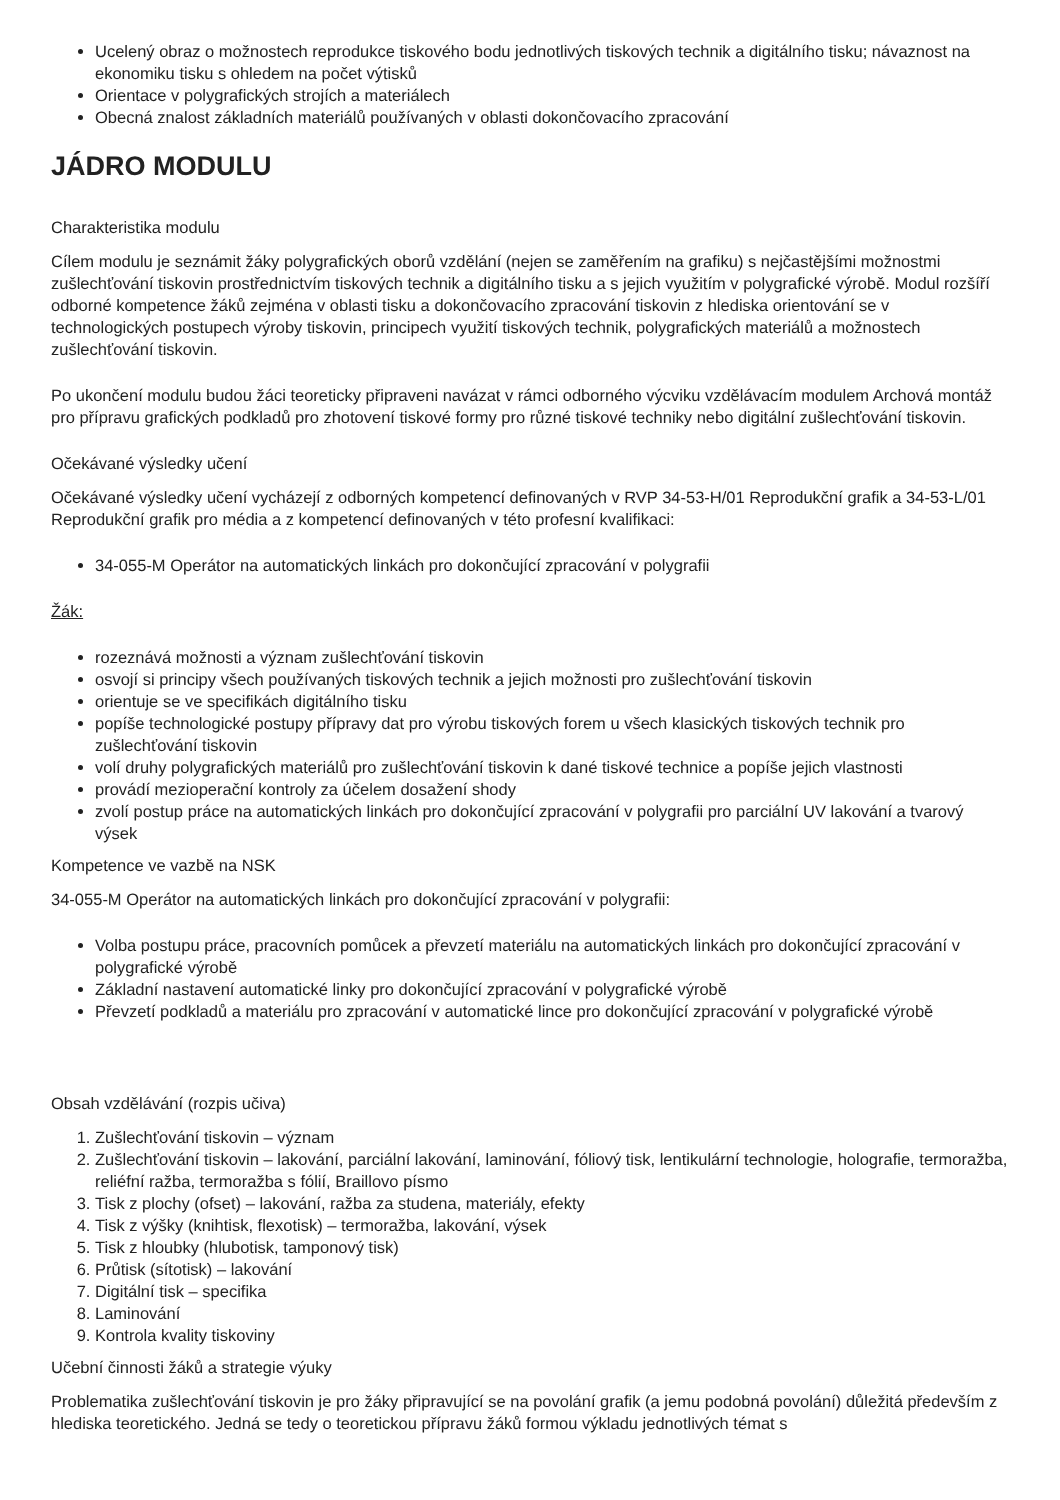Ucelený obraz o možnostech reprodukce tiskového bodu jednotlivých tiskových technik a digitálního tisku; návaznost na ekonomiku tisku s ohledem na počet výtisků
Orientace v polygrafických strojích a materiálech
Obecná znalost základních materiálů používaných v oblasti dokončovacího zpracování
JÁDRO MODULU
Charakteristika modulu
Cílem modulu je seznámit žáky polygrafických oborů vzdělání (nejen se zaměřením na grafiku) s nejčastějšími možnostmi zušlechťování tiskovin prostřednictvím tiskových technik a digitálního tisku a s jejich využitím v polygrafické výrobě. Modul rozšíří odborné kompetence žáků zejména v oblasti tisku a dokončovacího zpracování tiskovin z hlediska orientování se v technologických postupech výroby tiskovin, principech využití tiskových technik, polygrafických materiálů a možnostech zušlechťování tiskovin.
Po ukončení modulu budou žáci teoreticky připraveni navázat v rámci odborného výcviku vzdělávacím modulem Archová montáž pro přípravu grafických podkladů pro zhotovení tiskové formy pro různé tiskové techniky nebo digitální zušlechťování tiskovin.
Očekávané výsledky učení
Očekávané výsledky učení vycházejí z odborných kompetencí definovaných v RVP 34-53-H/01 Reprodukční grafik a 34-53-L/01 Reprodukční grafik pro média a z kompetencí definovaných v této profesní kvalifikaci:
34-055-M Operátor na automatických linkách pro dokončující zpracování v polygrafii
Žák:
rozeznává možnosti a význam zušlechťování tiskovin
osvojí si principy všech používaných tiskových technik a jejich možnosti pro zušlechťování tiskovin
orientuje se ve specifikách digitálního tisku
popíše technologické postupy přípravy dat pro výrobu tiskových forem u všech klasických tiskových technik pro zušlechťování tiskovin
volí druhy polygrafických materiálů pro zušlechťování tiskovin k dané tiskové technice a popíše jejich vlastnosti
provádí mezioperační kontroly za účelem dosažení shody
zvolí postup práce na automatických linkách pro dokončující zpracování v polygrafii pro parciální UV lakování a tvarový výsek
Kompetence ve vazbě na NSK
34-055-M Operátor na automatických linkách pro dokončující zpracování v polygrafii:
Volba postupu práce, pracovních pomůcek a převzetí materiálu na automatických linkách pro dokončující zpracování v polygrafické výrobě
Základní nastavení automatické linky pro dokončující zpracování v polygrafické výrobě
Převzetí podkladů a materiálu pro zpracování v automatické lince pro dokončující zpracování v polygrafické výrobě
Obsah vzdělávání (rozpis učiva)
1. Zušlechťování tiskovin – význam
2. Zušlechťování tiskovin – lakování, parciální lakování, laminování, fóliový tisk, lentikulární technologie, holografie, termoražba, reliéfní ražba, termoražba s fólií, Braillovo písmo
3. Tisk z plochy (ofset) – lakování, ražba za studena, materiály, efekty
4. Tisk z výšky (knihtisk, flexotisk) – termoražba, lakování, výsek
5. Tisk z hloubky (hlubotisk, tamponový tisk)
6. Průtisk (sítotisk) – lakování
7. Digitální tisk – specifika
8. Laminování
9. Kontrola kvality tiskoviny
Učební činnosti žáků a strategie výuky
Problematika zušlechťování tiskovin je pro žáky připravující se na povolání grafik (a jemu podobná povolání) důležitá především z hlediska teoretického. Jedná se tedy o teoretickou přípravu žáků formou výkladu jednotlivých témat s